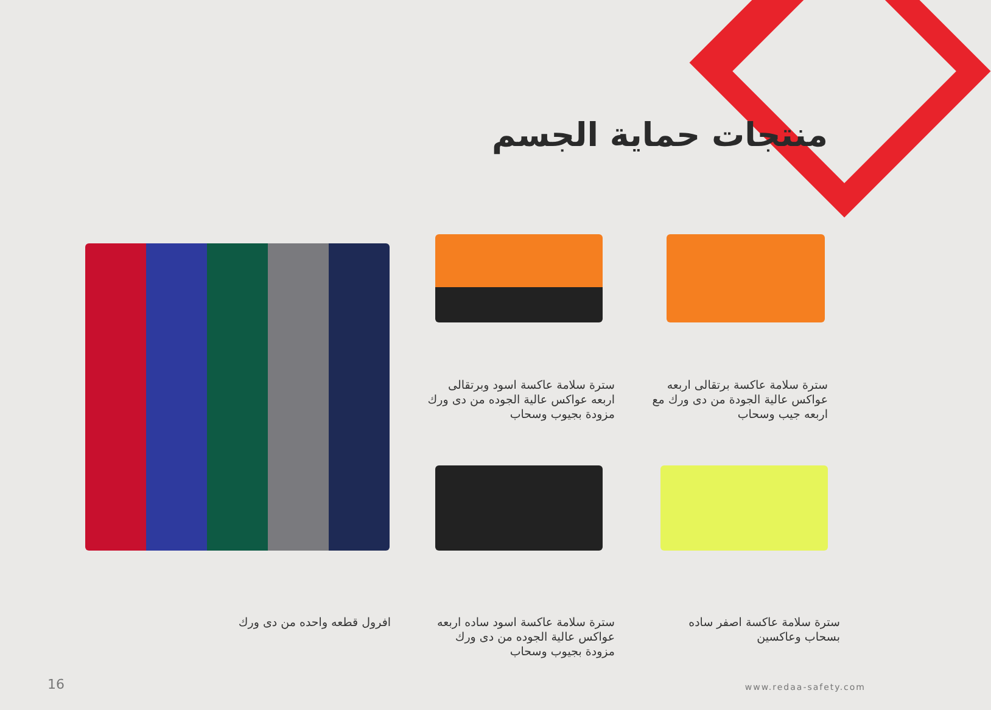منتجات حماية الجسم
سترة سلامة عاكسة اسود وبرتقالى اربعه عواكس عالية الجوده من دى ورك مزودة بجيوب وسحاب
سترة سلامة عاكسة برتقالى اربعه عواكس عالية الجودة من دى ورك مع اربعه جيب وسحاب
افرول قطعه واحده من دى ورك
سترة سلامة عاكسة اسود ساده اربعه عواكس عالية الجوده من دى ورك مزودة بجيوب وسحاب
سترة سلامة عاكسة اصفر ساده بسحاب وعاكسين
16 www.redaa-safety.com